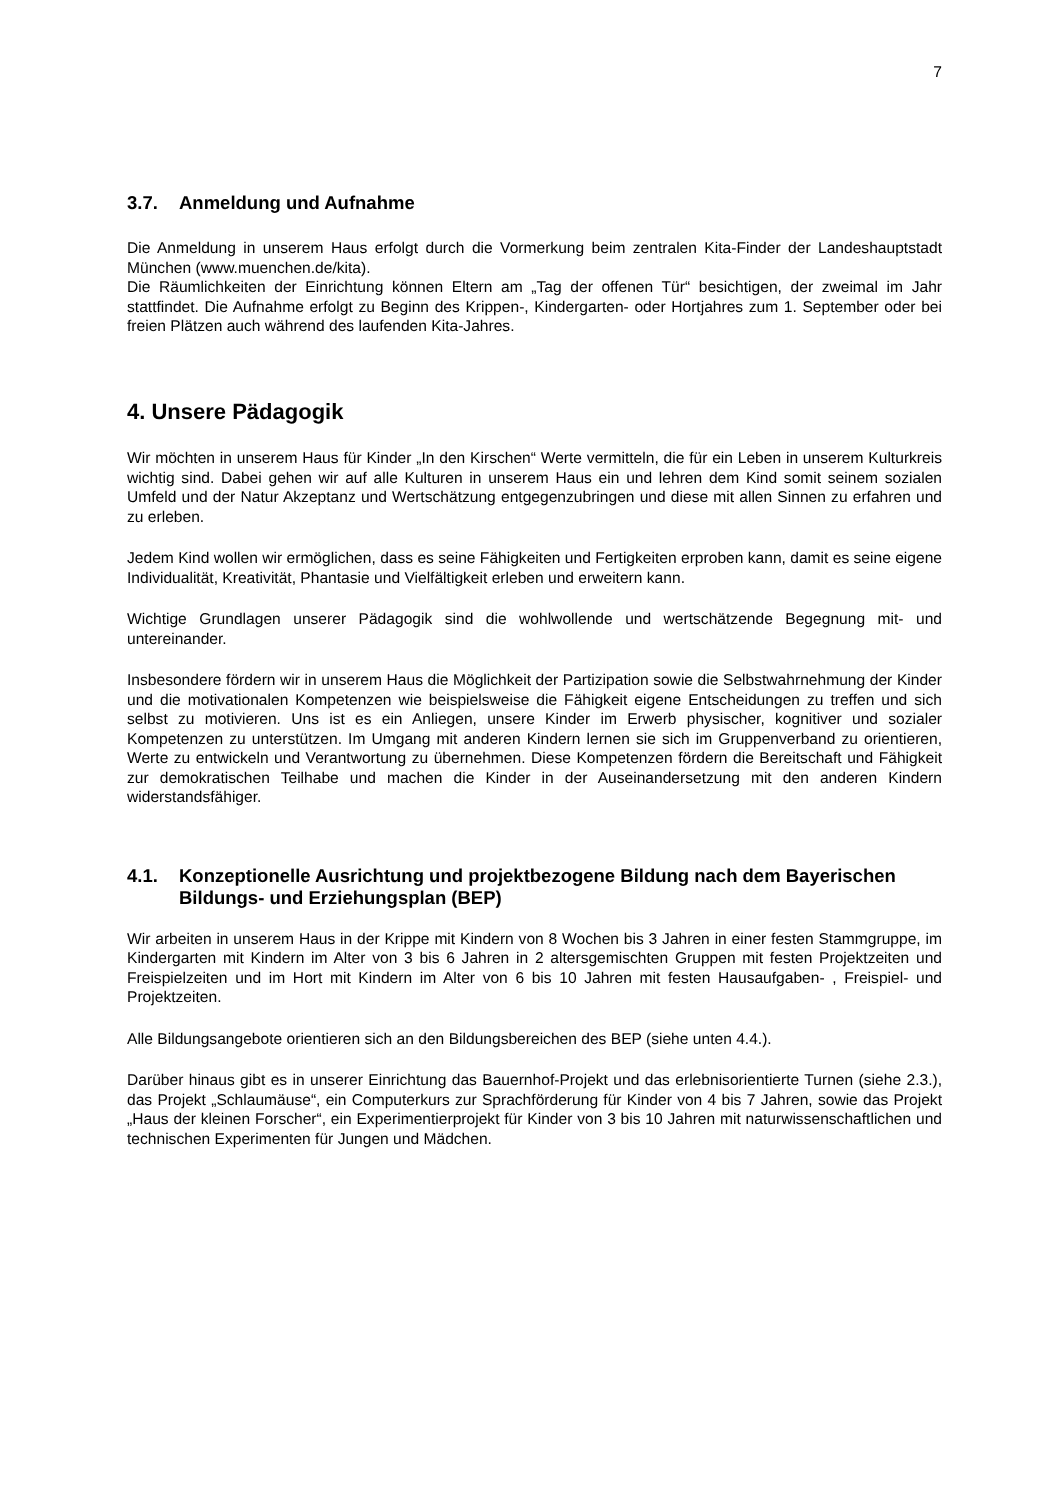7
3.7. Anmeldung und Aufnahme
Die Anmeldung in unserem Haus erfolgt durch die Vormerkung beim zentralen Kita-Finder der Landeshauptstadt München (www.muenchen.de/kita).
Die Räumlichkeiten der Einrichtung können Eltern am „Tag der offenen Tür“ besichtigen, der zweimal im Jahr stattfindet. Die Aufnahme erfolgt zu Beginn des Krippen-, Kindergarten- oder Hortjahres zum 1. September oder bei freien Plätzen auch während des laufenden Kita-Jahres.
4. Unsere Pädagogik
Wir möchten in unserem Haus für Kinder „In den Kirschen“ Werte vermitteln, die für ein Leben in unserem Kulturkreis wichtig sind. Dabei gehen wir auf alle Kulturen in unserem Haus ein und lehren dem Kind somit seinem sozialen Umfeld und der Natur Akzeptanz und Wertschätzung entgegenzubringen und diese mit allen Sinnen zu erfahren und zu erleben.
Jedem Kind wollen wir ermöglichen, dass es seine Fähigkeiten und Fertigkeiten erproben kann, damit es seine eigene Individualität, Kreativität, Phantasie und Vielfältigkeit erleben und erweitern kann.
Wichtige Grundlagen unserer Pädagogik sind die wohlwollende und wertschätzende Begegnung mit- und untereinander.
Insbesondere fördern wir in unserem Haus die Möglichkeit der Partizipation sowie die Selbstwahrnehmung der Kinder und die motivationalen Kompetenzen wie beispielsweise die Fähigkeit eigene Entscheidungen zu treffen und sich selbst zu motivieren. Uns ist es ein Anliegen, unsere Kinder im Erwerb physischer, kognitiver und sozialer Kompetenzen zu unterstützen. Im Umgang mit anderen Kindern lernen sie sich im Gruppenverband zu orientieren, Werte zu entwickeln und Verantwortung zu übernehmen. Diese Kompetenzen fördern die Bereitschaft und Fähigkeit zur demokratischen Teilhabe und machen die Kinder in der Auseinandersetzung mit den anderen Kindern widerstandsfähiger.
4.1. Konzeptionelle Ausrichtung und projektbezogene Bildung nach dem Bayerischen Bildungs- und Erziehungsplan (BEP)
Wir arbeiten in unserem Haus in der Krippe mit Kindern von 8 Wochen bis 3 Jahren in einer festen Stammgruppe, im Kindergarten mit Kindern im Alter von 3 bis 6 Jahren in 2 altersgemischten Gruppen mit festen Projektzeiten und Freispielzeiten und im Hort mit Kindern im Alter von 6 bis 10 Jahren mit festen Hausaufgaben- , Freispiel- und Projektzeiten.
Alle Bildungsangebote orientieren sich an den Bildungsbereichen des BEP (siehe unten 4.4.).
Darüber hinaus gibt es in unserer Einrichtung das Bauernhof-Projekt und das erlebnisorientierte Turnen (siehe 2.3.), das Projekt „Schlaumäuse“, ein Computerkurs zur Sprachförderung für Kinder von 4 bis 7 Jahren, sowie das Projekt „Haus der kleinen Forscher“, ein Experimentierprojekt für Kinder von 3 bis 10 Jahren mit naturwissenschaftlichen und technischen Experimenten für Jungen und Mädchen.